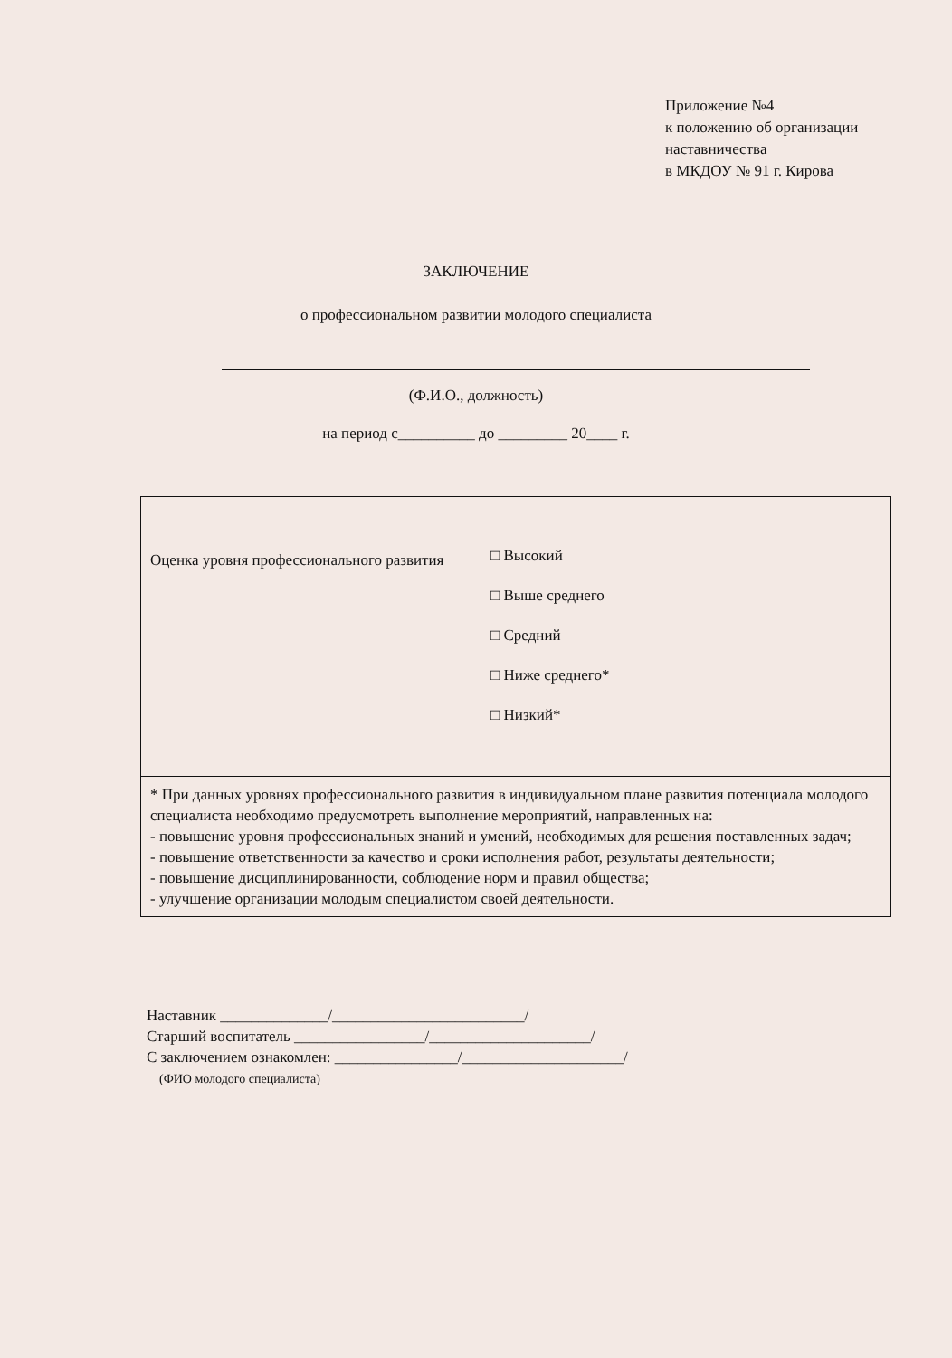Приложение №4
к положению об организации
наставничества
в МКДОУ № 91 г. Кирова
ЗАКЛЮЧЕНИЕ
о профессиональном развитии молодого специалиста
(Ф.И.О., должность)
на период с__________ до _________ 20____ г.
| Оценка уровня профессионального развития | □ Высокий □ Выше среднего □ Средний □ Ниже среднего* □ Низкий* |
| * При данных уровнях профессионального развития в индивидуальном плане развития потенциала молодого специалиста необходимо предусмотреть выполнение мероприятий, направленных на: - повышение уровня профессиональных знаний и умений, необходимых для решения поставленных задач; - повышение ответственности за качество и сроки исполнения работ, результаты деятельности; - повышение дисциплинированности, соблюдение норм и правил общества; - улучшение организации молодым специалистом своей деятельности. | |
Наставник ______________/_________________________/
Старший воспитатель _________________/_____________________/
С заключением ознакомлен: ________________/_____________________/
(ФИО молодого специалиста)